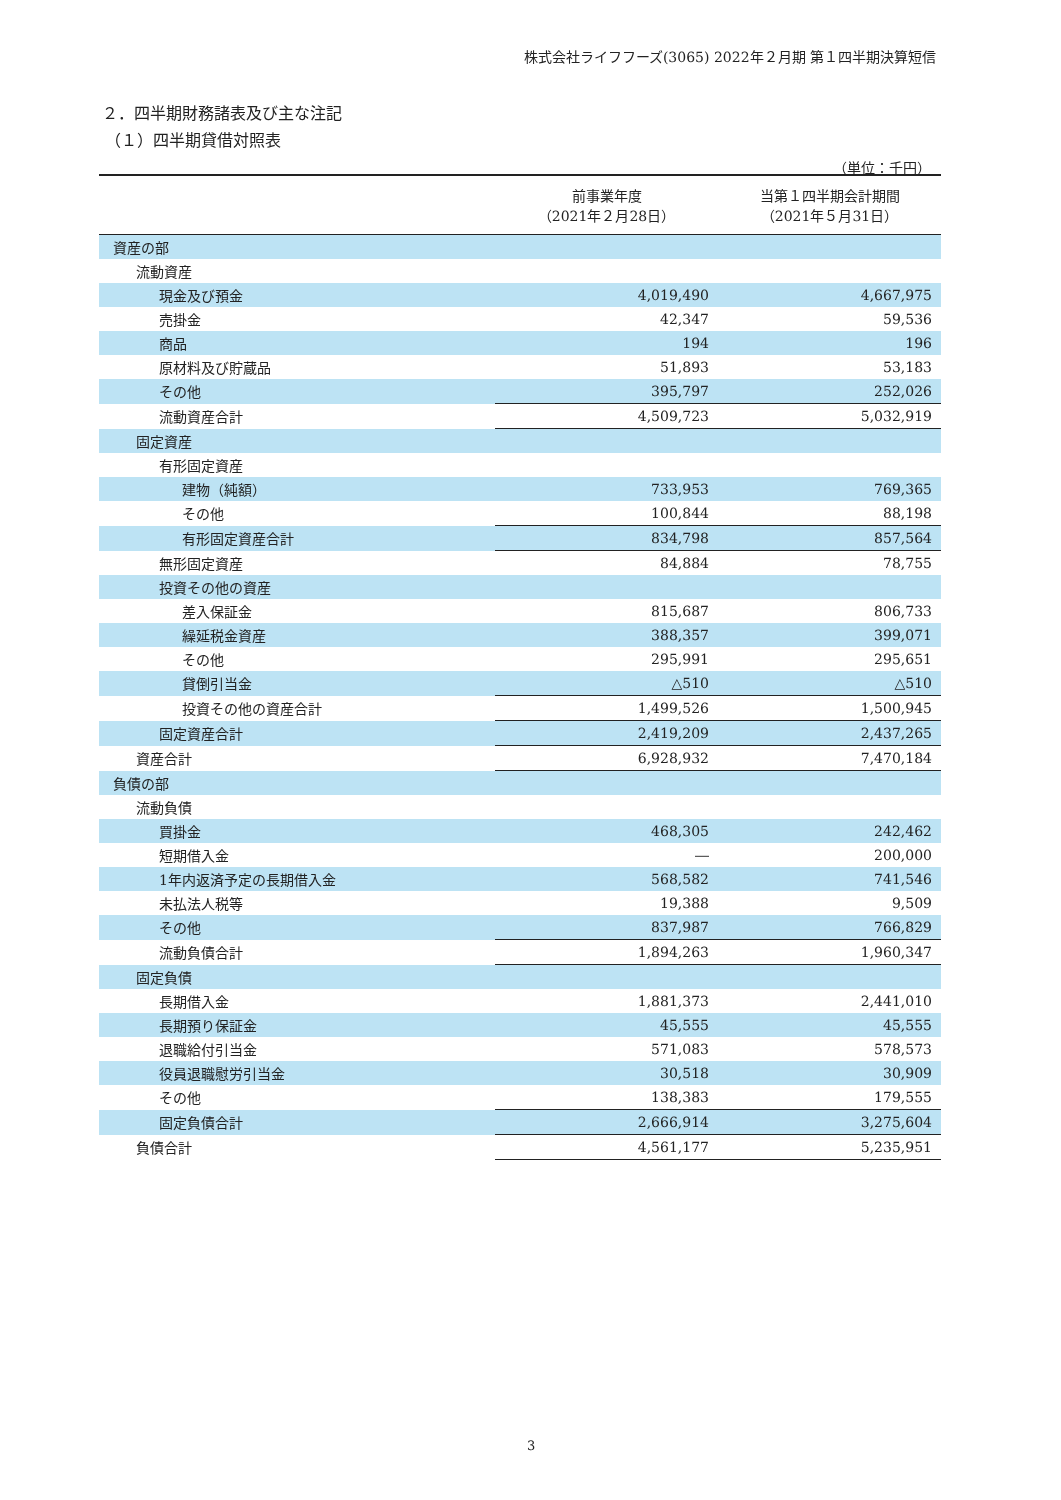株式会社ライフフーズ(3065) 2022年２月期 第１四半期決算短信
２．四半期財務諸表及び主な注記
（１）四半期貸借対照表
（単位：千円）
| | 前事業年度 （2021年２月28日） | 当第１四半期会計期間 （2021年５月31日） |
| --- | --- | --- |
| 資産の部 | | |
| 流動資産 | | |
| 現金及び預金 | 4,019,490 | 4,667,975 |
| 売掛金 | 42,347 | 59,536 |
| 商品 | 194 | 196 |
| 原材料及び貯蔵品 | 51,893 | 53,183 |
| その他 | 395,797 | 252,026 |
| 流動資産合計 | 4,509,723 | 5,032,919 |
| 固定資産 | | |
| 有形固定資産 | | |
| 建物（純額） | 733,953 | 769,365 |
| その他 | 100,844 | 88,198 |
| 有形固定資産合計 | 834,798 | 857,564 |
| 無形固定資産 | 84,884 | 78,755 |
| 投資その他の資産 | | |
| 差入保証金 | 815,687 | 806,733 |
| 繰延税金資産 | 388,357 | 399,071 |
| その他 | 295,991 | 295,651 |
| 貸倒引当金 | △510 | △510 |
| 投資その他の資産合計 | 1,499,526 | 1,500,945 |
| 固定資産合計 | 2,419,209 | 2,437,265 |
| 資産合計 | 6,928,932 | 7,470,184 |
| 負債の部 | | |
| 流動負債 | | |
| 買掛金 | 468,305 | 242,462 |
| 短期借入金 | ― | 200,000 |
| 1年内返済予定の長期借入金 | 568,582 | 741,546 |
| 未払法人税等 | 19,388 | 9,509 |
| その他 | 837,987 | 766,829 |
| 流動負債合計 | 1,894,263 | 1,960,347 |
| 固定負債 | | |
| 長期借入金 | 1,881,373 | 2,441,010 |
| 長期預り保証金 | 45,555 | 45,555 |
| 退職給付引当金 | 571,083 | 578,573 |
| 役員退職慰労引当金 | 30,518 | 30,909 |
| その他 | 138,383 | 179,555 |
| 固定負債合計 | 2,666,914 | 3,275,604 |
| 負債合計 | 4,561,177 | 5,235,951 |
3